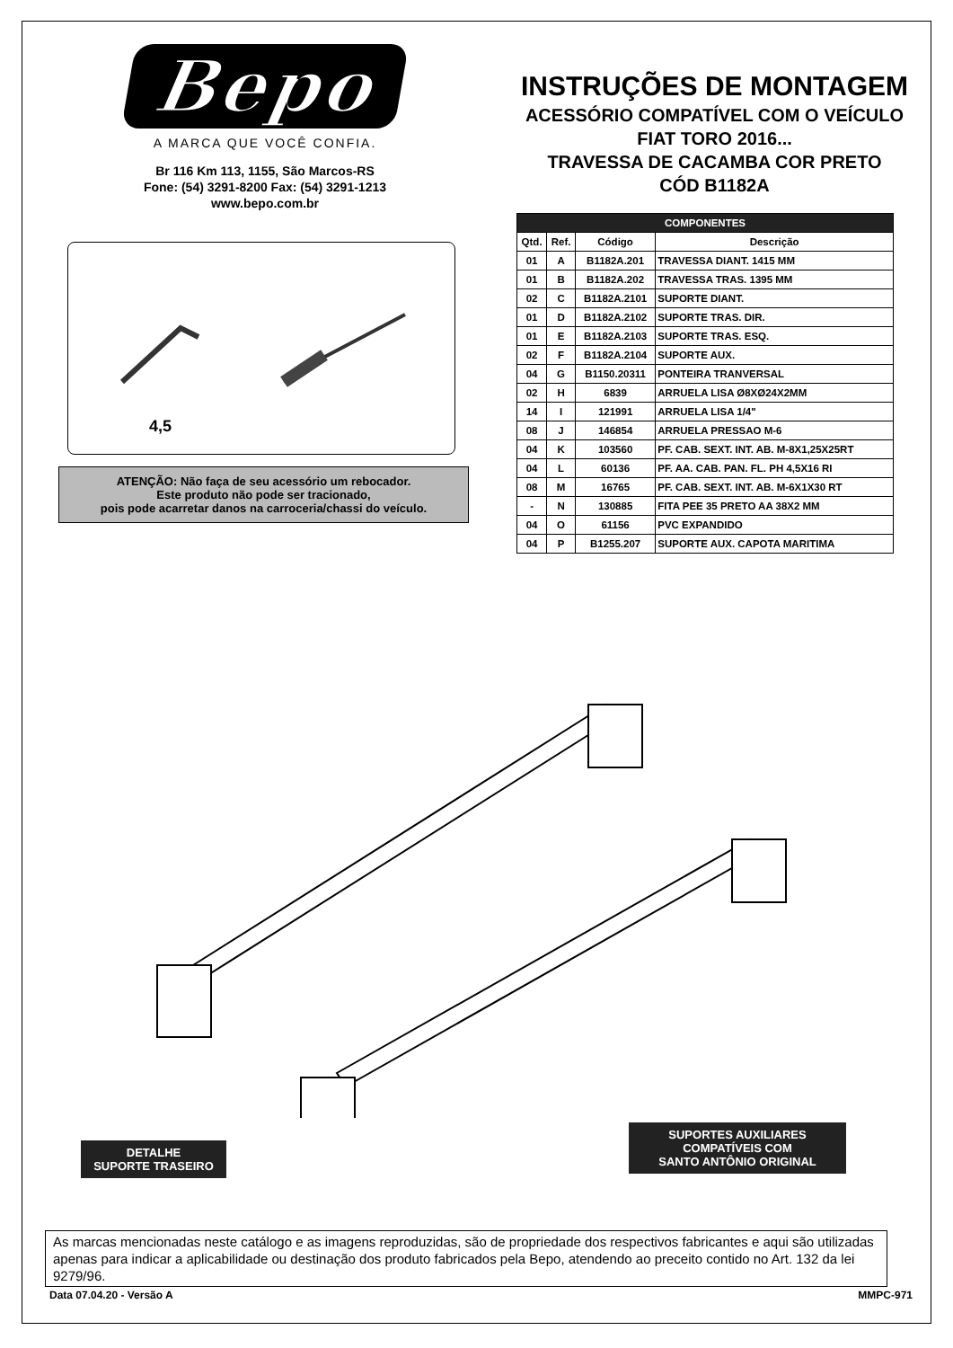Bepo
A MARCA QUE VOCÊ CONFIA.
Br 116 Km 113, 1155, São Marcos-RS
Fone: (54) 3291-8200 Fax: (54) 3291-1213
www.bepo.com.br
INSTRUÇÕES DE MONTAGEM
ACESSÓRIO COMPATÍVEL COM O VEÍCULO
FIAT TORO 2016...
TRAVESSA DE CACAMBA COR PRETO
CÓD B1182A
| COMPONENTES | | | |
| --- | --- | --- | --- |
| Qtd. | Ref. | Código | Descrição |
| 01 | A | B1182A.201 | TRAVESSA DIANT. 1415 MM |
| 01 | B | B1182A.202 | TRAVESSA TRAS. 1395 MM |
| 02 | C | B1182A.2101 | SUPORTE DIANT. |
| 01 | D | B1182A.2102 | SUPORTE TRAS. DIR. |
| 01 | E | B1182A.2103 | SUPORTE TRAS. ESQ. |
| 02 | F | B1182A.2104 | SUPORTE AUX. |
| 04 | G | B1150.20311 | PONTEIRA TRANVERSAL |
| 02 | H | 6839 | ARRUELA LISA Ø8XØ24X2MM |
| 14 | I | 121991 | ARRUELA LISA 1/4" |
| 08 | J | 146854 | ARRUELA PRESSAO M-6 |
| 04 | K | 103560 | PF. CAB. SEXT. INT. AB. M-8X1,25X25RT |
| 04 | L | 60136 | PF. AA. CAB. PAN. FL. PH 4,5X16 RI |
| 08 | M | 16765 | PF. CAB. SEXT. INT. AB. M-6X1X30 RT |
| - | N | 130885 | FITA PEE 35 PRETO AA 38X2 MM |
| 04 | O | 61156 | PVC EXPANDIDO |
| 04 | P | B1255.207 | SUPORTE AUX. CAPOTA MARITIMA |
4,5
ATENÇÃO: Não faça de seu acessório um rebocador.
Este produto não pode ser tracionado,
pois pode acarretar danos na carroceria/chassi do veículo.
DETALHE
SUPORTE TRASEIRO
SUPORTES AUXILIARES
COMPATÍVEIS COM
SANTO ANTÔNIO ORIGINAL
As marcas mencionadas neste catálogo e as imagens reproduzidas, são de propriedade dos respectivos fabricantes e aqui são utilizadas apenas para indicar a aplicabilidade ou destinação dos produto fabricados pela Bepo, atendendo ao preceito contido no Art. 132 da lei 9279/96.
Data 07.04.20 - Versão A MMPC-971